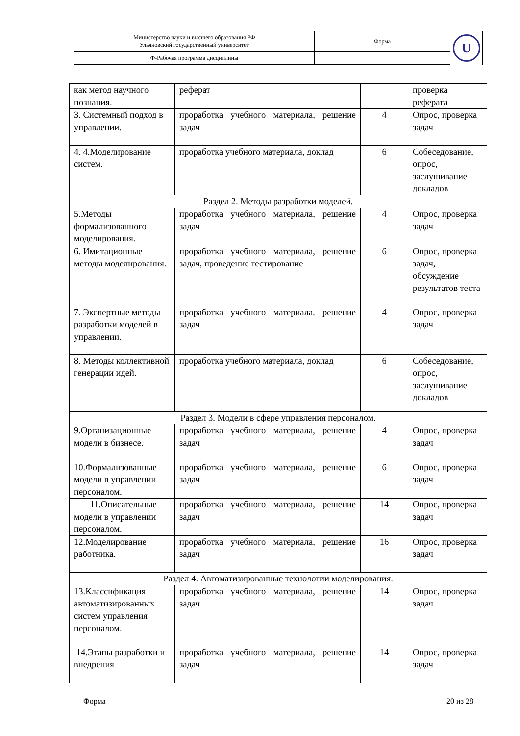| Министерство науки и высшего образования РФ Ульяновский государственный университет | Форма | U |
| Ф-Рабочая программа дисциплины | | |
| как метод научного познания. | реферат | | проверка реферата |
| 3. Системный подход в управлении. | проработка учебного материала, решение задач | 4 | Опрос, проверка задач |
| 4. 4.Моделирование систем. | проработка учебного материала, доклад | 6 | Собеседование, опрос, заслушивание докладов |
| Раздел 2. Методы разработки моделей. | | | |
| 5.Методы формализованного моделирования. | проработка учебного материала, решение задач | 4 | Опрос, проверка задач |
| 6. Имитационные методы моделирования. | проработка учебного материала, решение задач, проведение тестирование | 6 | Опрос, проверка задач, обсуждение результатов теста |
| 7. Экспертные методы разработки моделей в управлении. | проработка учебного материала, решение задач | 4 | Опрос, проверка задач |
| 8. Методы коллективной генерации идей. | проработка учебного материала, доклад | 6 | Собеседование, опрос, заслушивание докладов |
| Раздел 3. Модели в сфере управления персоналом. | | | |
| 9.Организационные модели в бизнесе. | проработка учебного материала, решение задач | 4 | Опрос, проверка задач |
| 10.Формализованные модели в управлении персоналом. | проработка учебного материала, решение задач | 6 | Опрос, проверка задач |
| 11.Описательные модели в управлении персоналом. | проработка учебного материала, решение задач | 14 | Опрос, проверка задач |
| 12.Моделирование работника. | проработка учебного материала, решение задач | 16 | Опрос, проверка задач |
| Раздел 4. Автоматизированные технологии моделирования. | | | |
| 13.Классификация автоматизированных систем управления персоналом. | проработка учебного материала, решение задач | 14 | Опрос, проверка задач |
| 14.Этапы разработки и внедрения | проработка учебного материала, решение задач | 14 | Опрос, проверка задач |
Форма 20 из 28